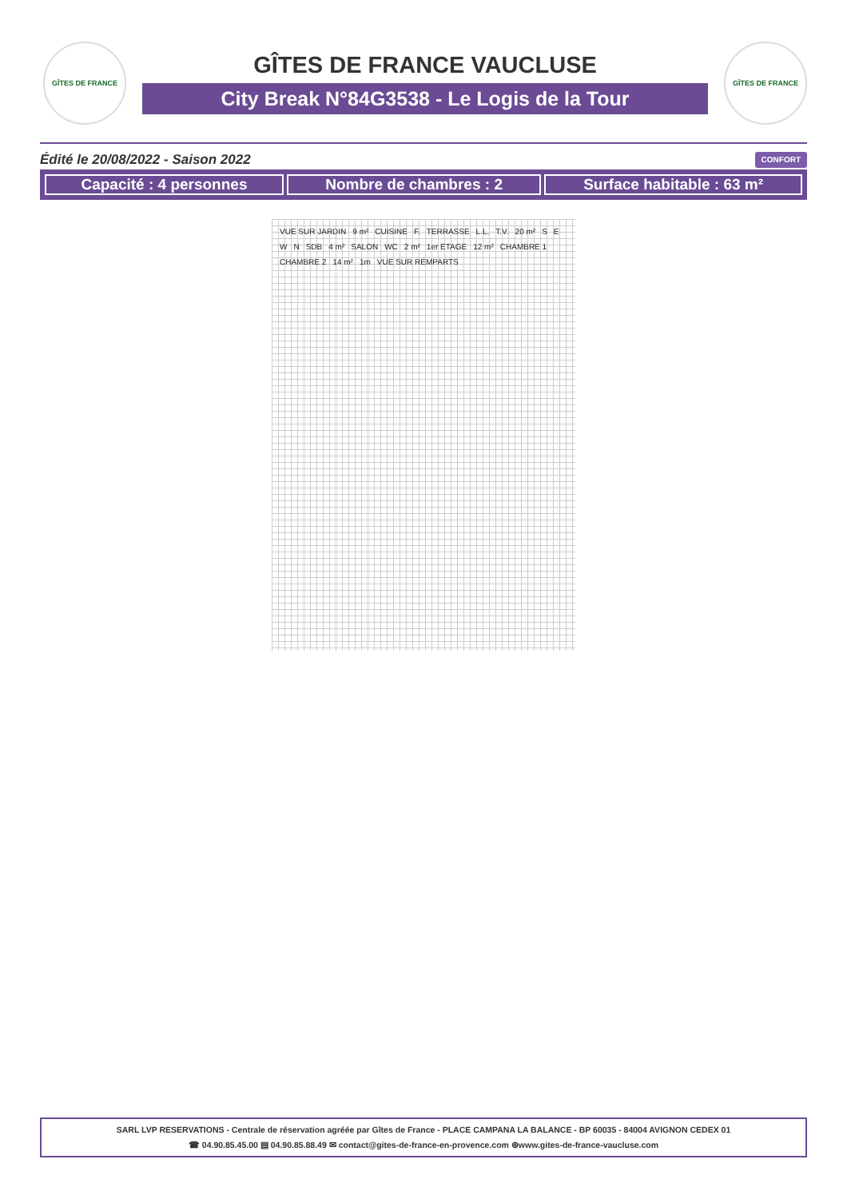GÎTES DE FRANCE
GÎTES DE FRANCE VAUCLUSE
City Break N°84G3538 - Le Logis de la Tour
GÎTES DE FRANCE
Édité le 20/08/2022 - Saison 2022 CONFORT
| Capacité : 4 personnes | Nombre de chambres : 2 | Surface habitable : 63 m² |
VUE SUR JARDIN 9 m² CUISINE F. TERRASSE L.L. T.V. 20 m² SEWN SDB 4 m² SALON WC 2 m² 1er ETAGE 12 m² CHAMBRE 1 CHAMBRE 2 14 m² 1m VUE SUR REMPARTS
SARL LVP RESERVATIONS - Centrale de réservation agréée par Gîtes de France - PLACE CAMPANA LA BALANCE - BP 60035 - 84004 AVIGNON CEDEX 01
☎ 04.90.85.45.00 ▤ 04.90.85.88.49 ✉ contact@gites-de-france-en-provence.com ⊕www.gites-de-france-vaucluse.com